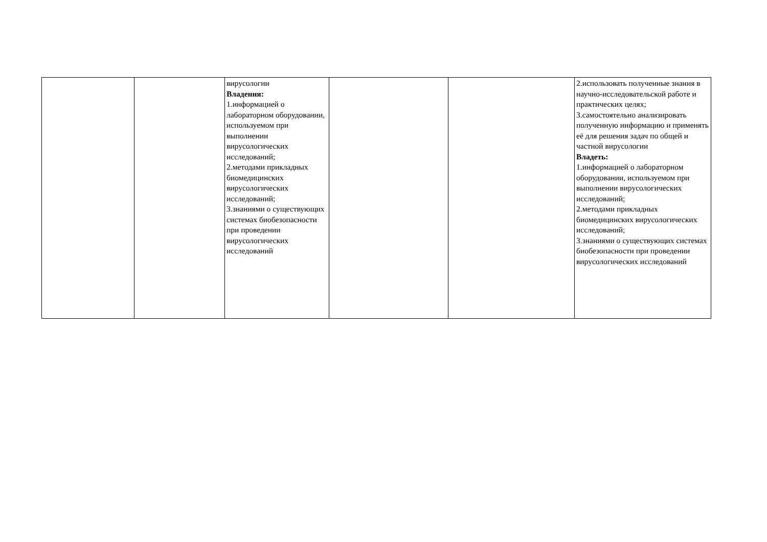| | | вирусологии Владения: 1.информацией о лабораторном оборудовании, используемом при выполнении вирусологических исследований; 2.методами прикладных биомедицинских вирусологических исследований; 3.знаниями о существующих системах биобезопасности при проведении вирусологических исследований | | | 2.использовать полученные знания в научно-исследовательской работе и практических целях; 3.самостоятельно анализировать полученную информацию и применять её для решения задач по общей и частной вирусологии Владеть: 1.информацией о лабораторном оборудовании, используемом при выполнении вирусологических исследований; 2.методами прикладных биомедицинских вирусологических исследований; 3.знаниями о существующих системах биобезопасности при проведении вирусологических исследований |